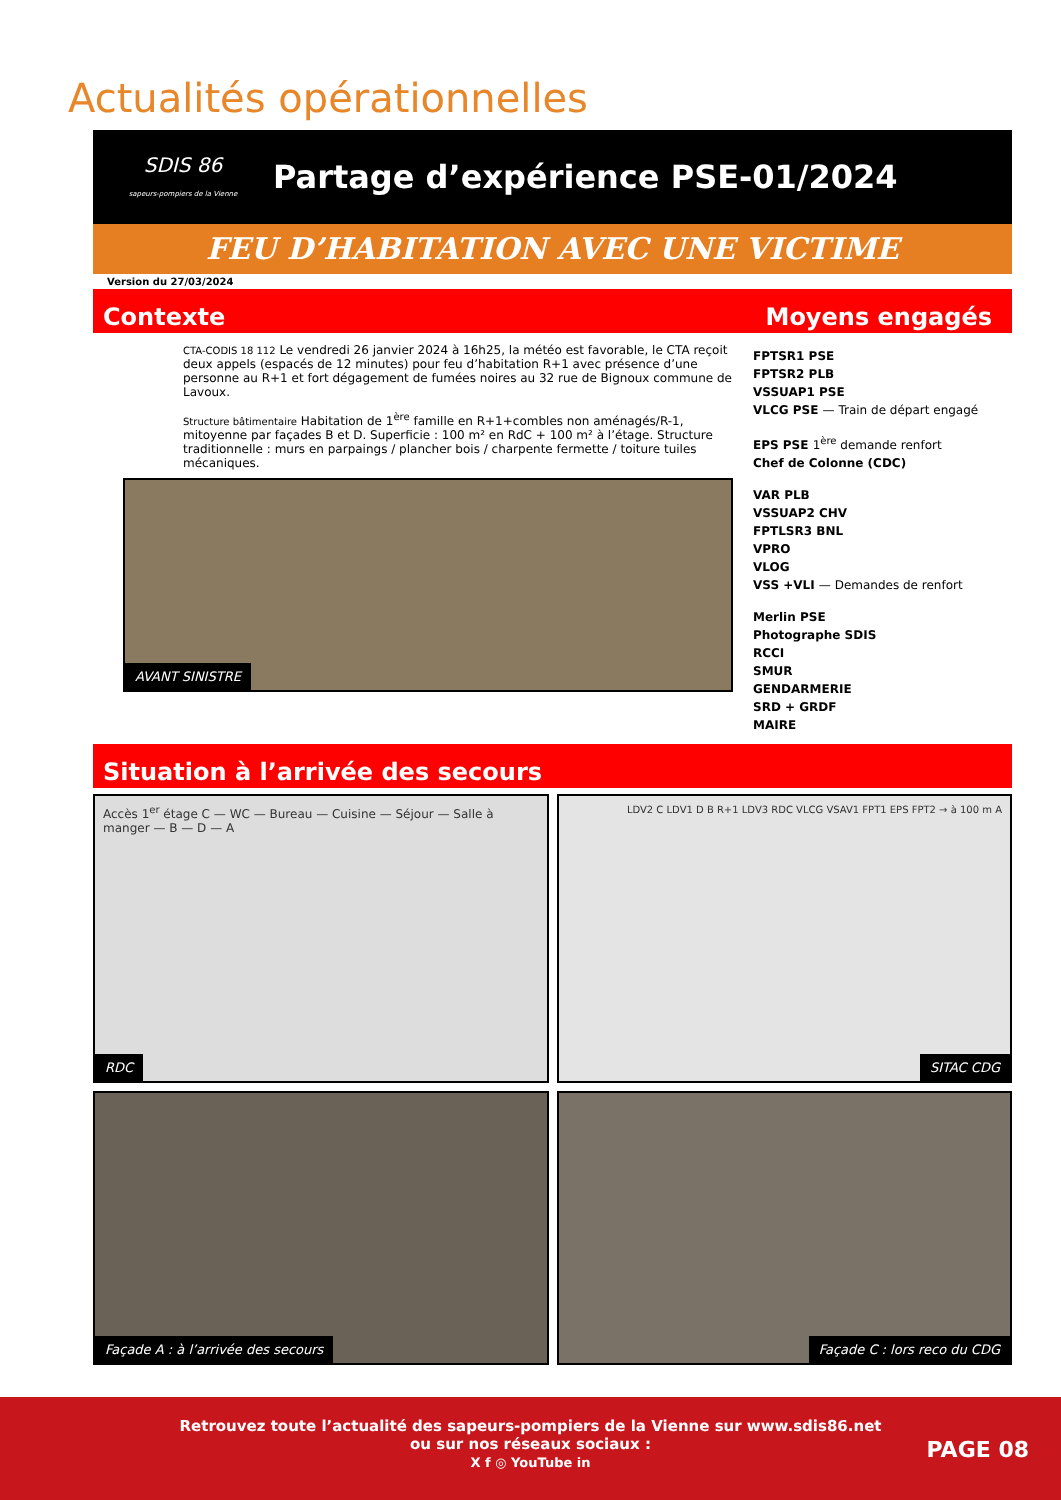Actualités opérationnelles
SDIS 86
sapeurs-pompiers de la Vienne
Partage d’expérience PSE-01/2024
FEU D’HABITATION AVEC UNE VICTIME
Version du 27/03/2024
Contexte Moyens engagés
CTA-CODIS 18 112 Le vendredi 26 janvier 2024 à 16h25, la météo est favorable, le CTA reçoit deux appels (espacés de 12 minutes) pour feu d’habitation R+1 avec présence d’une personne au R+1 et fort dégagement de fumées noires au 32 rue de Bignoux commune de Lavoux.
Structure bâtimentaire Habitation de 1<sup>ère</sup> famille en R+1+combles non aménagés/R-1, mitoyenne par façades B et D. Superficie : 100 m² en RdC + 100 m² à l’étage. Structure traditionnelle : murs en parpaings / plancher bois / charpente fermette / toiture tuiles mécaniques.
AVANT SINISTRE
FPTSR1 PSE
FPTSR2 PLB
VSSUAP1 PSE
VLCG PSE — Train de départ engagé
EPS PSE 1<sup>ère</sup> demande renfort
Chef de Colonne (CDC)
VAR PLB
VSSUAP2 CHV
FPTLSR3 BNL
VPRO
VLOG
VSS +VLI — Demandes de renfort
Merlin PSE
Photographe SDIS
RCCI
SMUR
GENDARMERIE
SRD + GRDF
MAIRE
Situation à l’arrivée des secours
Accès 1<sup>er</sup> étage C — WC — Bureau — Cuisine — Séjour — Salle à manger — B — D — A
RDC
LDV2 C LDV1 D B R+1 LDV3 RDC VLCG VSAV1 FPT1 EPS FPT2 → à 100 m A
SITAC CDG
Façade A : à l’arrivée des secours
Façade C : lors reco du CDG
Retrouvez toute l’actualité des sapeurs-pompiers de la Vienne sur www.sdis86.net
ou sur nos réseaux sociaux :
X f ◎ YouTube in
PAGE 08